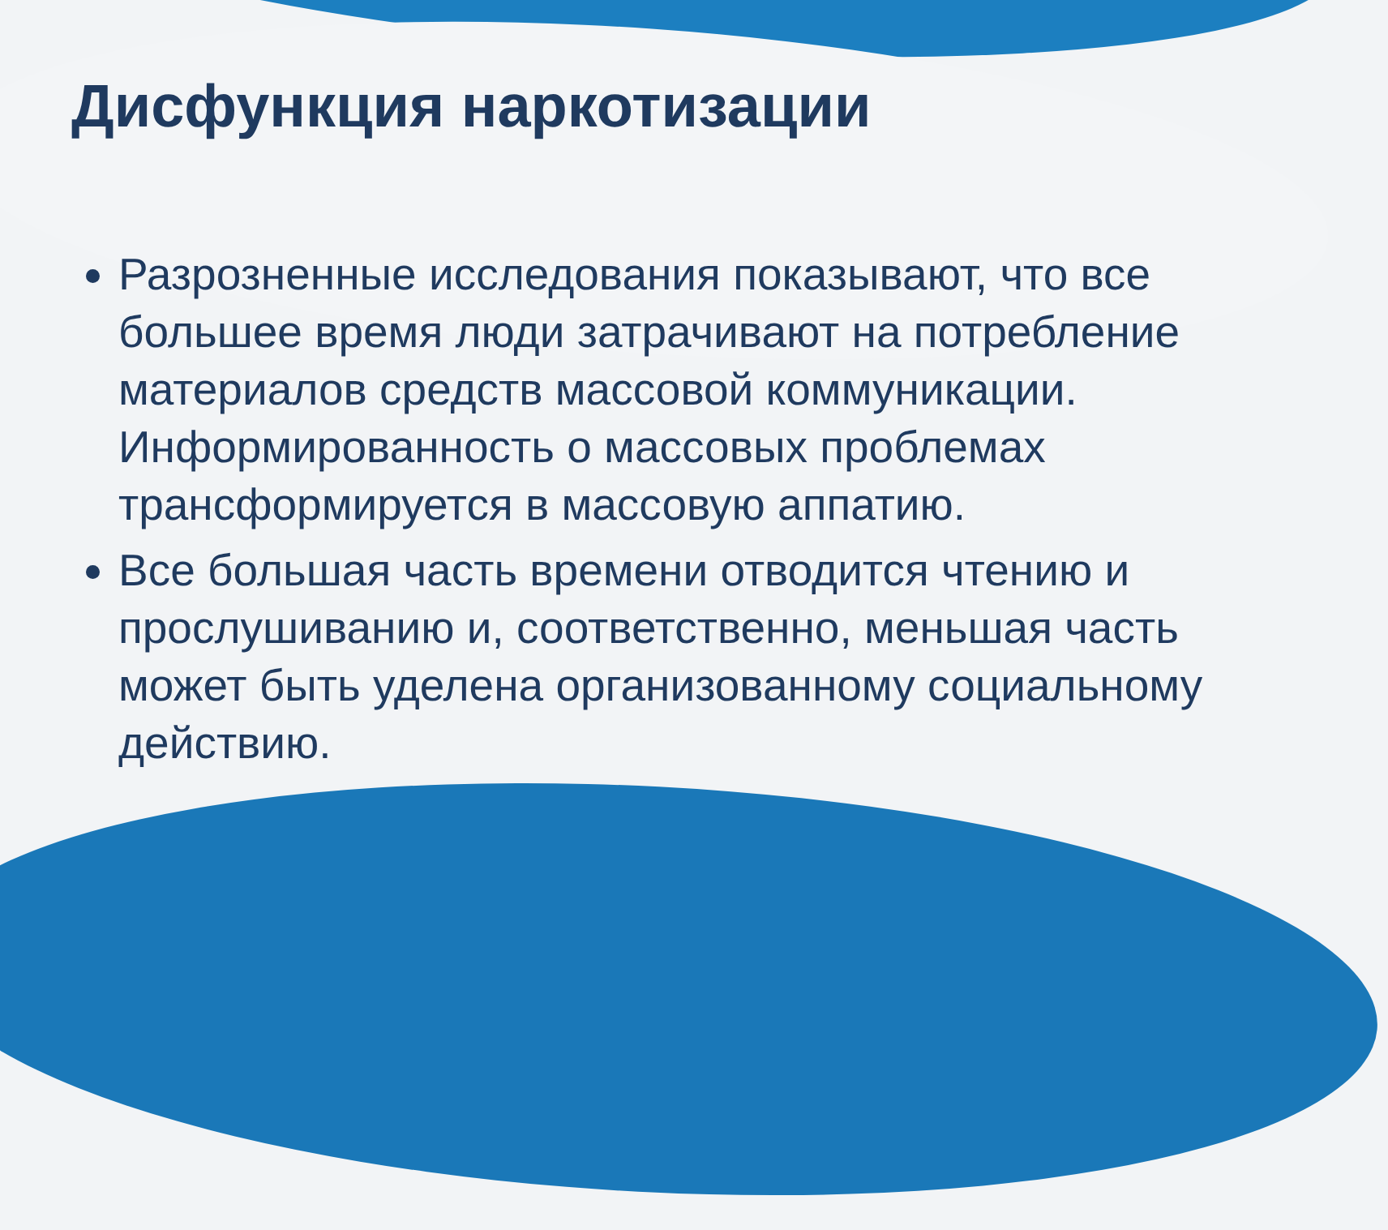Дисфункция наркотизации
Разрозненные исследования показывают, что все большее время люди затрачивают на потребление материалов средств массовой коммуникации. Информированность о массовых проблемах трансформируется в массовую аппатию.
Все большая часть времени отводится чтению и прослушиванию и, соответственно, меньшая часть может быть уделена организованному социальному действию.